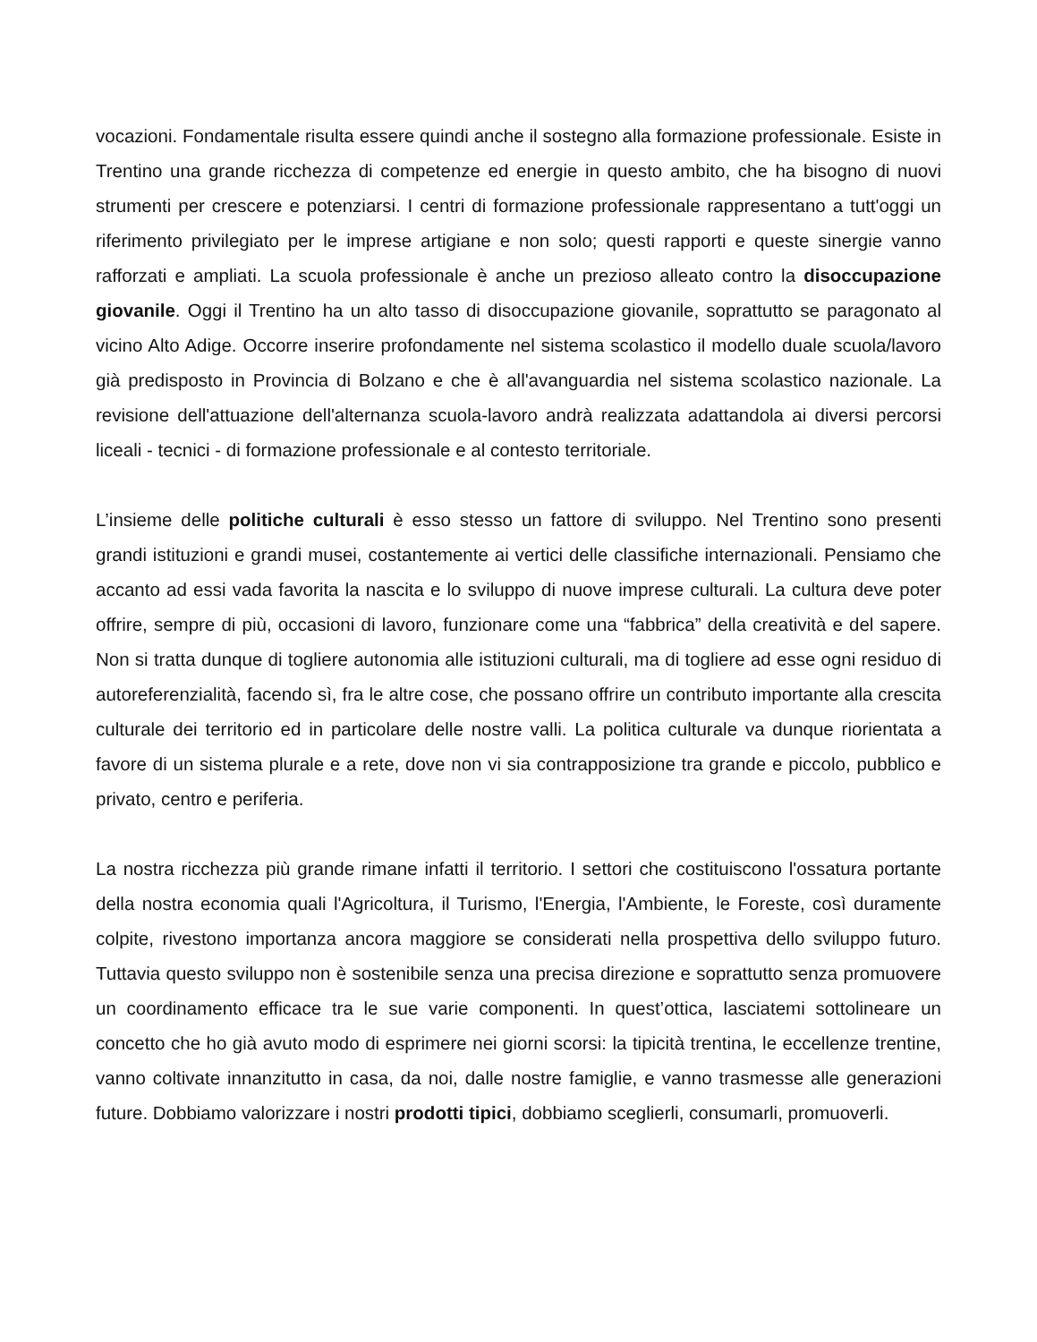vocazioni. Fondamentale risulta essere quindi anche il sostegno alla formazione professionale. Esiste in Trentino una grande ricchezza di competenze ed energie in questo ambito, che ha bisogno di nuovi strumenti per crescere e potenziarsi. I centri di formazione professionale rappresentano a tutt'oggi un riferimento privilegiato per le imprese artigiane e non solo; questi rapporti e queste sinergie vanno rafforzati e ampliati. La scuola professionale è anche un prezioso alleato contro la disoccupazione giovanile. Oggi il Trentino ha un alto tasso di disoccupazione giovanile, soprattutto se paragonato al vicino Alto Adige. Occorre inserire profondamente nel sistema scolastico il modello duale scuola/lavoro già predisposto in Provincia di Bolzano e che è all'avanguardia nel sistema scolastico nazionale. La revisione dell'attuazione dell'alternanza scuola-lavoro andrà realizzata adattandola ai diversi percorsi liceali - tecnici - di formazione professionale e al contesto territoriale.
L’insieme delle politiche culturali è esso stesso un fattore di sviluppo. Nel Trentino sono presenti grandi istituzioni e grandi musei, costantemente ai vertici delle classifiche internazionali. Pensiamo che accanto ad essi vada favorita la nascita e lo sviluppo di nuove imprese culturali. La cultura deve poter offrire, sempre di più, occasioni di lavoro, funzionare come una “fabbrica” della creatività e del sapere. Non si tratta dunque di togliere autonomia alle istituzioni culturali, ma di togliere ad esse ogni residuo di autoreferenzialità, facendo sì, fra le altre cose, che possano offrire un contributo importante alla crescita culturale dei territorio ed in particolare delle nostre valli. La politica culturale va dunque riorientata a favore di un sistema plurale e a rete, dove non vi sia contrapposizione tra grande e piccolo, pubblico e privato, centro e periferia.
La nostra ricchezza più grande rimane infatti il territorio. I settori che costituiscono l'ossatura portante della nostra economia quali l'Agricoltura, il Turismo, l'Energia, l'Ambiente, le Foreste, così duramente colpite, rivestono importanza ancora maggiore se considerati nella prospettiva dello sviluppo futuro. Tuttavia questo sviluppo non è sostenibile senza una precisa direzione e soprattutto senza promuovere un coordinamento efficace tra le sue varie componenti. In quest’ottica, lasciatemi sottolineare un concetto che ho già avuto modo di esprimere nei giorni scorsi: la tipicità trentina, le eccellenze trentine, vanno coltivate innanzitutto in casa, da noi, dalle nostre famiglie, e vanno trasmesse alle generazioni future. Dobbiamo valorizzare i nostri prodotti tipici, dobbiamo sceglierli, consumarli, promuoverli.